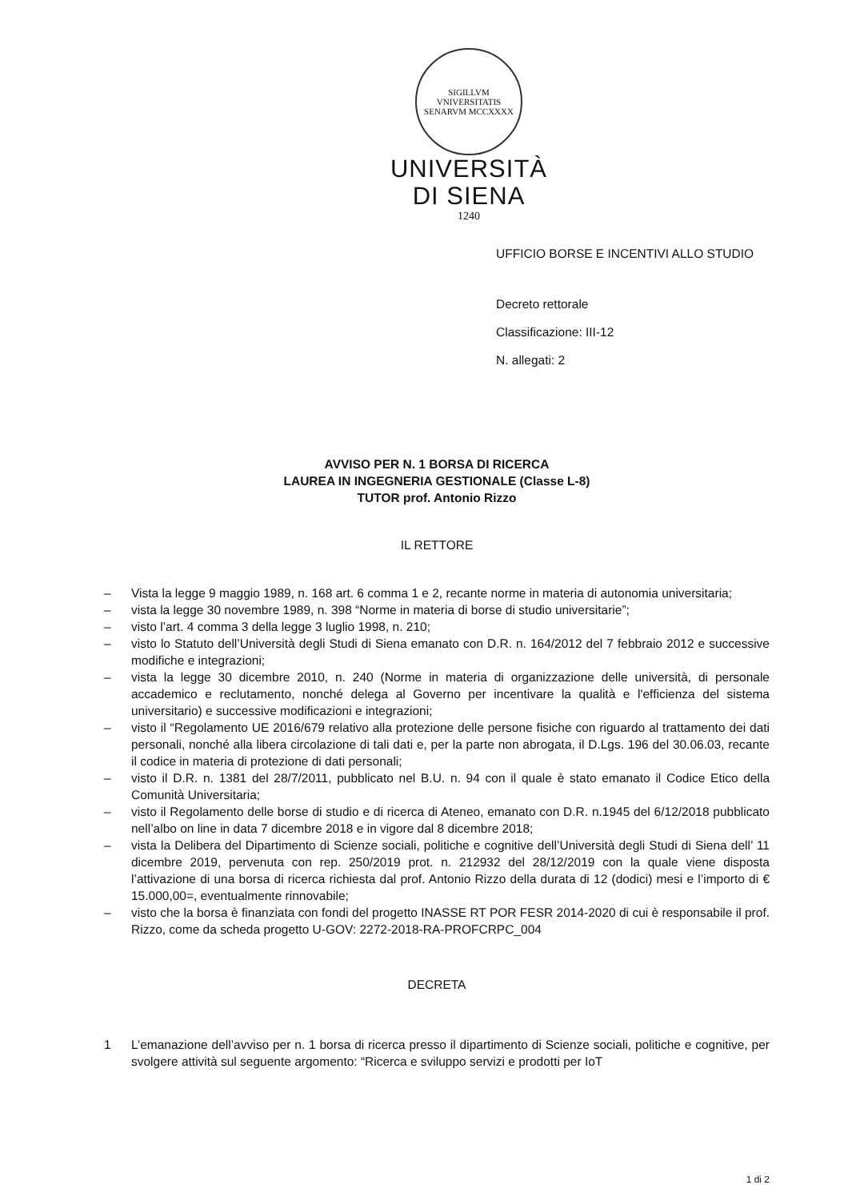SIGILLVM VNIVERSITATIS SENARVM MCCXXXX
UNIVERSITÀ
DI SIENA
1240
UFFICIO BORSE E INCENTIVI ALLO STUDIO
Decreto rettorale
Classificazione: III-12
N. allegati: 2
AVVISO PER N. 1 BORSA DI RICERCA
LAUREA IN INGEGNERIA GESTIONALE (Classe L-8)
TUTOR prof. Antonio Rizzo
IL RETTORE
– Vista la legge 9 maggio 1989, n. 168 art. 6 comma 1 e 2, recante norme in materia di autonomia universitaria;
– vista la legge 30 novembre 1989, n. 398 “Norme in materia di borse di studio universitarie”;
– visto l’art. 4 comma 3 della legge 3 luglio 1998, n. 210;
– visto lo Statuto dell’Università degli Studi di Siena emanato con D.R. n. 164/2012 del 7 febbraio 2012 e successive modifiche e integrazioni;
– vista la legge 30 dicembre 2010, n. 240 (Norme in materia di organizzazione delle università, di personale accademico e reclutamento, nonché delega al Governo per incentivare la qualità e l'efficienza del sistema universitario) e successive modificazioni e integrazioni;
– visto il “Regolamento UE 2016/679 relativo alla protezione delle persone fisiche con riguardo al trattamento dei dati personali, nonché alla libera circolazione di tali dati e, per la parte non abrogata, il D.Lgs. 196 del 30.06.03, recante il codice in materia di protezione di dati personali;
– visto il D.R. n. 1381 del 28/7/2011, pubblicato nel B.U. n. 94 con il quale è stato emanato il Codice Etico della Comunità Universitaria;
– visto il Regolamento delle borse di studio e di ricerca di Ateneo, emanato con D.R. n.1945 del 6/12/2018 pubblicato nell’albo on line in data 7 dicembre 2018 e in vigore dal 8 dicembre 2018;
– vista la Delibera del Dipartimento di Scienze sociali, politiche e cognitive dell’Università degli Studi di Siena dell’ 11 dicembre 2019, pervenuta con rep. 250/2019 prot. n. 212932 del 28/12/2019 con la quale viene disposta l’attivazione di una borsa di ricerca richiesta dal prof. Antonio Rizzo della durata di 12 (dodici) mesi e l’importo di € 15.000,00=, eventualmente rinnovabile;
– visto che la borsa è finanziata con fondi del progetto INASSE RT POR FESR 2014-2020 di cui è responsabile il prof. Rizzo, come da scheda progetto U-GOV: 2272-2018-RA-PROFCRPC_004
DECRETA
1 L’emanazione dell’avviso per n. 1 borsa di ricerca presso il dipartimento di Scienze sociali, politiche e cognitive, per svolgere attività sul seguente argomento: “Ricerca e sviluppo servizi e prodotti per IoT
1 di 2